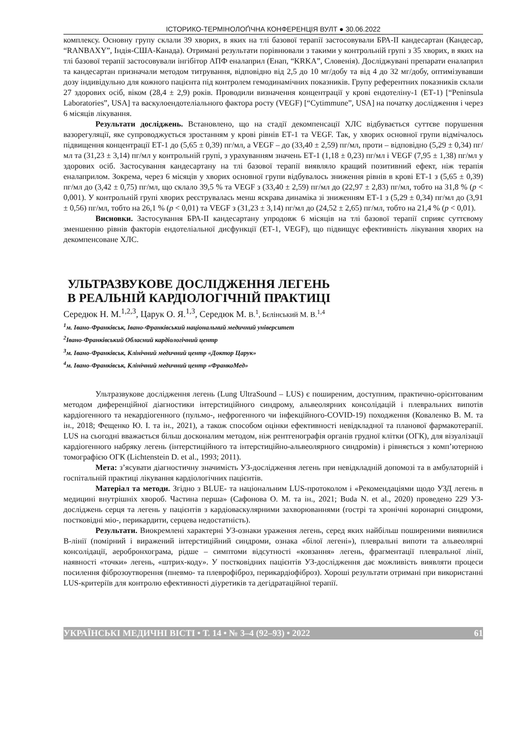ІСТОРИКО-ТЕРМІНОЛОҐІЧНА КОНФЕРЕНЦІЯ ВУЛТ ● 30.06.2022
комплексу. Основну групу склали 39 хворих, в яких на тлі базової терапії застосовували БРА-ІІ кандесартан (Кандесар, “RANBAXY”, Індія-США-Канада). Отримані результати порівнювали з такими у контрольній групі з 35 хворих, в яких на тлі базової терапії застосовували інгібітор АПФ еналаприл (Енап, “KRKA”, Словенія). Досліджувані препарати еналаприл та кандесартан призначали методом титрування, відповідно від 2,5 до 10 мг/добу та від 4 до 32 мг/добу, оптимізувавши дозу індивідульно для кожного пацієнта під контролем гемодинамічних показників. Групу референтних показників склали 27 здорових осіб, віком (28,4 ± 2,9) років. Проводили визначення концентрації у крові ендотеліну-1 (ЕТ-1) [“Peninsula Laboratories”, USA] та васкулоендотеліального фактора росту (VEGF) [“Cytimmune”, USA] на початку дослідження і через 6 місяців лікування.
Результати досліджень. Встановлено, що на стадії декомпенсації ХЛС відбувається суттєве порушення вазорегуляції, яке супроводжується зростанням у крові рівнів ЕТ-1 та VEGF. Так, у хворих основної групи відмічалось підвищення концентрації ЕТ-1 до (5,65 ± 0,39) пг/мл, а VEGF – до (33,40 ± 2,59) пг/мл, проти – відповідно (5,29 ± 0,34) пг/мл та (31,23 ± 3,14) пг/мл у контрольній групі, з урахуванням значень ЕТ-1 (1,18 ± 0,23) пг/мл і VEGF (7,95 ± 1,38) пг/мл у здорових осіб. Застосування кандесартану на тлі базової терапії виявляло кращий позитивний ефект, ніж терапія еналаприлом. Зокрема, через 6 місяців у хворих основної групи відбувалось зниження рівнів в крові ЕТ-1 з (5,65 ± 0,39) пг/мл до (3,42 ± 0,75) пг/мл, що склало 39,5 % та VEGF з (33,40 ± 2,59) пг/мл до (22,97 ± 2,83) пг/мл, тобто на 31,8 % (p < 0,001). У контрольній групі хворих реєструвалась менш яскрава динаміка зі зниженням ЕТ-1 з (5,29 ± 0,34) пг/мл до (3,91 ± 0,56) пг/мл, тобто на 26,1 % (p < 0,01) та VEGF з (31,23 ± 3,14) пг/мл до (24,52 ± 2,65) пг/мл, тобто на 21,4 % (p < 0,01).
Висновки. Застосування БРА-ІІ кандесартану упродовж 6 місяців на тлі базової терапії сприяє суттєвому зменшенню рівнів факторів ендотеліальної дисфункції (ЕТ-1, VEGF), що підвищує ефективність лікування хворих на декомпенсоване ХЛС.
УЛЬТРАЗВУКОВЕ ДОСЛІДЖЕННЯ ЛЕГЕНЬ
В РЕАЛЬНІЙ КАРДІОЛОГІЧНІЙ ПРАКТИЦІ
Середюк Н. М.<sup>1,2,3</sup>, Царук О. Я.<sup>1,3</sup>, Середюк М. В.<sup>1</sup>, Бєлінський М. В.<sup>1,4</sup>
<sup>1</sup> м. Івано-Франківськ, Івано-Франківський національний медичний університет
<sup>2</sup> Івано-Франківський Обласний кардіологічний центр
<sup>3</sup> м. Івано-Франківськ, Клінічний медичний центр «Доктор Царук»
<sup>4</sup> м. Івано-Франківськ, Клінічний медичний центр «ФранкоМед»
Ультразвукове дослідження легень (Lung UltraSound – LUS) є поширеним, доступним, практично-орієнтованим методом диференційної діагностики інтерстиційного синдрому, альвеолярних консолідацій і плевральних випотів кардіогенного та некардіогенного (пульмо-, нефрогенного чи інфекційного-COVID-19) походження (Коваленко В. М. та ін., 2018; Фещенко Ю. І. та ін., 2021), а також способом оцінки ефективності невідкладної та планової фармакотерапії. LUS на сьогодні вважається більш досконалим методом, ніж рентгенографія органів грудної клітки (ОГК), для візуалізації кардіогенного набряку легень (інтерстиційного та інтерстиційно-альвеолярного синдромів) і рівняється з комп’ютерною томографією ОГК (Lichtenstein D. et al., 1993; 2011).
Мета: з’ясувати діагностичну значимість УЗ-дослідження легень при невідкладній допомозі та в амбулаторній і госпітальній практиці лікування кардіологічних пацієнтів.
Матеріал та методи. Згідно з BLUE- та національним LUS-протоколом і «Рекомендаціями щодо УЗД легень в медицині внутрішніх хвороб. Частина перша» (Сафонова О. М. та ін., 2021; Buda N. et al., 2020) проведено 229 УЗ-досліджень серця та легень у пацієнтів з кардіоваскулярними захворюваннями (гострі та хронічні коронарні синдроми, постковідні міо-, перикардити, серцева недостатність).
Результати. Виокремлені характерні УЗ-ознаки ураження легень, серед яких найбільш поширеними виявилися В-лінії (помірний і виражений інтерстиційний синдроми, ознака «білої легені»), плевральні випоти та альвеолярні консолідації, аеробронхограма, рідше – симптоми відсутності «ковзання» легень, фрагментації плевральної лінії, наявності «точки» легень, «штрих-коду». У постковідних пацієнтів УЗ-дослідження дає можливість виявляти процеси посилення фіброзоутворення (пневмо- та плеврофіброз, перикардіофіброз). Хороші результати отримані при використанні LUS-критеріїв для контролю ефективності діуретиків та дегідратаційної терапії.
УКРАЇНСЬКІ МЕДИЧНІ ВІСТІ • Т. 14 • № 3–4 (92–93) • 2022 61